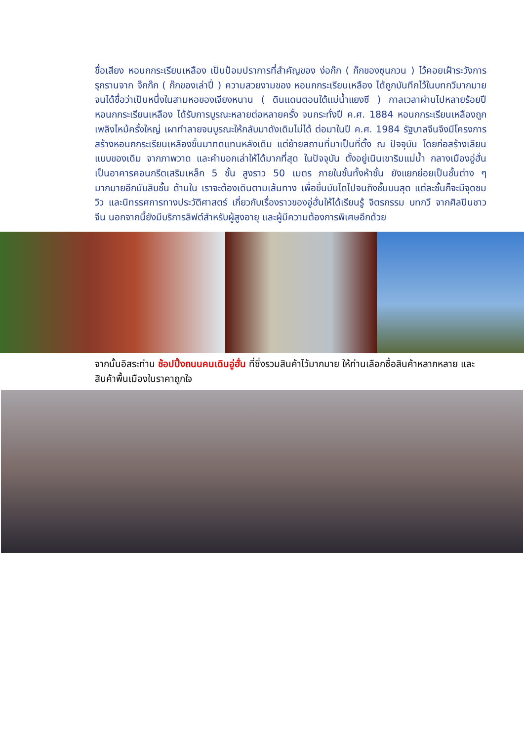ชื่อเสียง หอนกกระเรียนเหลือง เป็นป้อมปราการที่สำคัญของ ง่อก๊ก ( ก๊กของซุนกวน ) ไว้คอยเฝ้าระวังการรุกรานจาก จ๊กก๊ก ( ก๊กของเล่าปี่ ) ความสวยงามของ หอนกกระเรียนเหลือง ได้ถูกบันทึกไว้ในบทกวีมากมาย จนได้ชื่อว่าเป็นหนึ่งในสามหอของเจียงหนาน ( ดินแดนตอนใต้แม่น้ำแยงซี ) กาลเวลาผ่านไปหลายร้อยปี หอนกกระเรียนเหลือง ได้รับการบูรณะหลายต่อหลายครั้ง จนกระทั่งปี ค.ศ. 1884 หอนกกระเรียนเหลืองถูกเพลิงไหม้ครั้งใหญ่ เผาทำลายจนบูรณะให้กลับมาดังเดิมไม่ได้ ต่อมาในปี ค.ศ. 1984 รัฐบาลจีนจึงมีโครงการสร้างหอนกกระเรียนเหลืองขึ้นมาทดแทนหลังเดิม แต่ย้ายสถานที่มาเป็นที่ตั้ง ณ ปัจจุบัน โดยก่อสร้างเลียนแบบของเดิม จากภาพวาด และคำบอกเล่าให้ได้มากที่สุด ในปัจจุบัน ตั้งอยู่เนินเขาริมแม่น้ำ กลางเมืองอู่ฮั่น เป็นอาคารคอนกรีตเสริมเหล็ก 5 ชั้น สูงราว 50 เมตร ภายในชั้นทั้งห้าชั้น ยังแยกย่อยเป็นชั้นต่าง ๆ มากมายอีกนับสิบชั้น ด้านใน เราจะต้องเดินตามเส้นทาง เพื่อขึ้นบันไดไปจนถึงชั้นบนสุด แต่ละชั้นก็จะมีจุดชมวิว และนิทรรศการทางประวัติศาสตร์ เกี่ยวกับเรื่องราวของอู่ฮั่นให้ได้เรียนรู้ จิตรกรรม บทกวี จากศิลปินชาวจีน นอกจากนี้ยังมีบริการลิฟต์สำหรับผู้สูงอายุ และผู้มีความต้องการพิเศษอีกด้วย
จากนั้นอิสระท่าน ช้อปปิ้งถนนคนเดินอู่ฮั่น ที่ซึ่งรวมสินค้าไว้มากมาย ให้ท่านเลือกซื้อสินค้าหลากหลาย และสินค้าพื้นเมืองในราคาถูกใจ